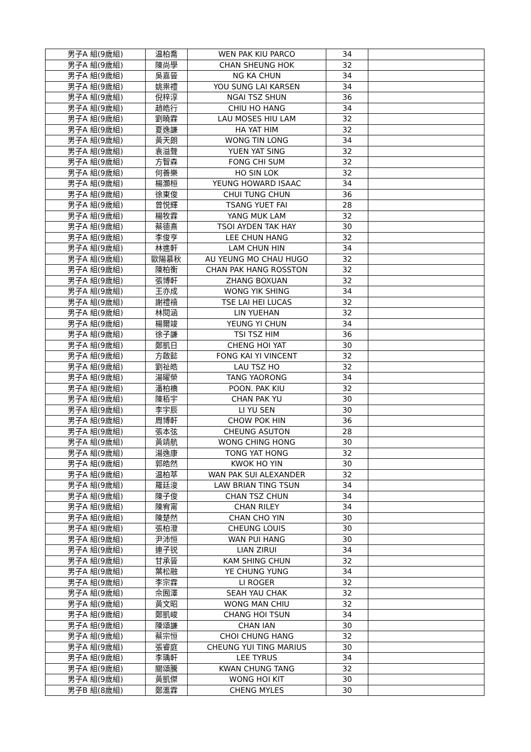| 男子A 組(9歲組) | 温柏喬 | WEN PAK KIU PARCO | 34 | |
| 男子A 組(9歲組) | 陳尚學 | CHAN SHEUNG HOK | 32 | |
| 男子A 組(9歲組) | 吳嘉晉 | NG KA CHUN | 34 | |
| 男子A 組(9歲組) | 姚祟禮 | YOU SUNG LAI KARSEN | 34 | |
| 男子A 組(9歲組) | 倪梓淳 | NGAI TSZ SHUN | 36 | |
| 男子A 組(9歲組) | 趙皓行 | CHIU HO HANG | 34 | |
| 男子A 組(9歲組) | 劉曉霖 | LAU MOSES HIU LAM | 32 | |
| 男子A 組(9歲組) | 夏逸謙 | HA YAT HIM | 32 | |
| 男子A 組(9歲組) | 黃天朗 | WONG TIN LONG | 34 | |
| 男子A 組(9歲組) | 袁溢聲 | YUEN YAT SING | 32 | |
| 男子A 組(9歲組) | 方智森 | FONG CHI SUM | 32 | |
| 男子A 組(9歲組) | 何善樂 | HO SIN LOK | 32 | |
| 男子A 組(9歲組) | 楊灝桓 | YEUNG HOWARD ISAAC | 34 | |
| 男子A 組(9歲組) | 徐東俊 | CHUI TUNG CHUN | 36 | |
| 男子A 組(9歲組) | 曾悦輝 | TSANG YUET FAI | 28 | |
| 男子A 組(9歲組) | 楊牧霖 | YANG MUK LAM | 32 | |
| 男子A 組(9歲組) | 蔡德熹 | TSOI AYDEN TAK HAY | 30 | |
| 男子A 組(9歲組) | 李俊亨 | LEE CHUN HANG | 32 | |
| 男子A 組(9歲組) | 林進軒 | LAM CHUN HIN | 34 | |
| 男子A 組(9歲組) | 歐陽慕秋 | AU YEUNG MO CHAU HUGO | 32 | |
| 男子A 組(9歲組) | 陳柏衡 | CHAN PAK HANG ROSSTON | 32 | |
| 男子A 組(9歲組) | 張博軒 | ZHANG BOXUAN | 32 | |
| 男子A 組(9歲組) | 王亦成 | WONG YIK SHING | 34 | |
| 男子A 組(9歲組) | 謝禮禧 | TSE LAI HEI LUCAS | 32 | |
| 男子A 組(9歲組) | 林閱涵 | LIN YUEHAN | 32 | |
| 男子A 組(9歲組) | 楊爾竣 | YEUNG YI CHUN | 34 | |
| 男子A 組(9歲組) | 徐子謙 | TSI TSZ HIM | 36 | |
| 男子A 組(9歲組) | 鄭凱日 | CHENG HOI YAT | 30 | |
| 男子A 組(9歲組) | 方啟懿 | FONG KAI YI VINCENT | 32 | |
| 男子A 組(9歲組) | 劉祉皓 | LAU TSZ HO | 32 | |
| 男子A 組(9歲組) | 湯曜榮 | TANG YAORONG | 34 | |
| 男子A 組(9歲組) | 潘柏橋 | POON. PAK KIU | 32 | |
| 男子A 組(9歲組) | 陳栢宇 | CHAN PAK YU | 30 | |
| 男子A 組(9歲組) | 李宇辰 | LI YU SEN | 30 | |
| 男子A 組(9歲組) | 周博軒 | CHOW POK HIN | 36 | |
| 男子A 組(9歲組) | 張本弦 | CHEUNG ASUTON | 28 | |
| 男子A 組(9歲組) | 黃靖航 | WONG CHING HONG | 30 | |
| 男子A 組(9歲組) | 湯逸康 | TONG YAT HONG | 32 | |
| 男子A 組(9歲組) | 郭皓然 | KWOK HO YIN | 30 | |
| 男子A 組(9歲組) | 温柏萃 | WAN PAK SUI ALEXANDER | 32 | |
| 男子A 組(9歲組) | 羅廷浚 | LAW BRIAN TING TSUN | 34 | |
| 男子A 組(9歲組) | 陳子俊 | CHAN TSZ CHUN | 34 | |
| 男子A 組(9歲組) | 陳宥甯 | CHAN RILEY | 34 | |
| 男子A 組(9歲組) | 陳楚然 | CHAN CHO YIN | 30 | |
| 男子A 組(9歲組) | 張柏澄 | CHEUNG LOUIS | 30 | |
| 男子A 組(9歲組) | 尹沛恒 | WAN PUI HANG | 30 | |
| 男子A 組(9歲組) | 連子锐 | LIAN ZIRUI | 34 | |
| 男子A 組(9歲組) | 甘承晉 | KAM SHING CHUN | 32 | |
| 男子A 組(9歲組) | 葉松融 | YE CHUNG YUNG | 34 | |
| 男子A 組(9歲組) | 李宗霖 | LI ROGER | 32 | |
| 男子A 組(9歲組) | 佘囿澤 | SEAH YAU CHAK | 32 | |
| 男子A 組(9歲組) | 黃文昭 | WONG MAN CHIU | 32 | |
| 男子A 組(9歲組) | 鄭凱峻 | CHANG HOI TSUN | 34 | |
| 男子A 組(9歲組) | 陳頌謙 | CHAN IAN | 30 | |
| 男子A 組(9歲組) | 蔡宗恒 | CHOI CHUNG HANG | 32 | |
| 男子A 組(9歲組) | 張睿庭 | CHEUNG YUI TING MARIUS | 30 | |
| 男子A 組(9歲組) | 李瑀軒 | LEE TYRUS | 34 | |
| 男子A 組(9歲組) | 關頌騰 | KWAN CHUNG TANG | 32 | |
| 男子A 組(9歲組) | 黃凱傑 | WONG HOI KIT | 30 | |
| 男子B 組(8歲組) | 鄭滙霖 | CHENG MYLES | 30 | |